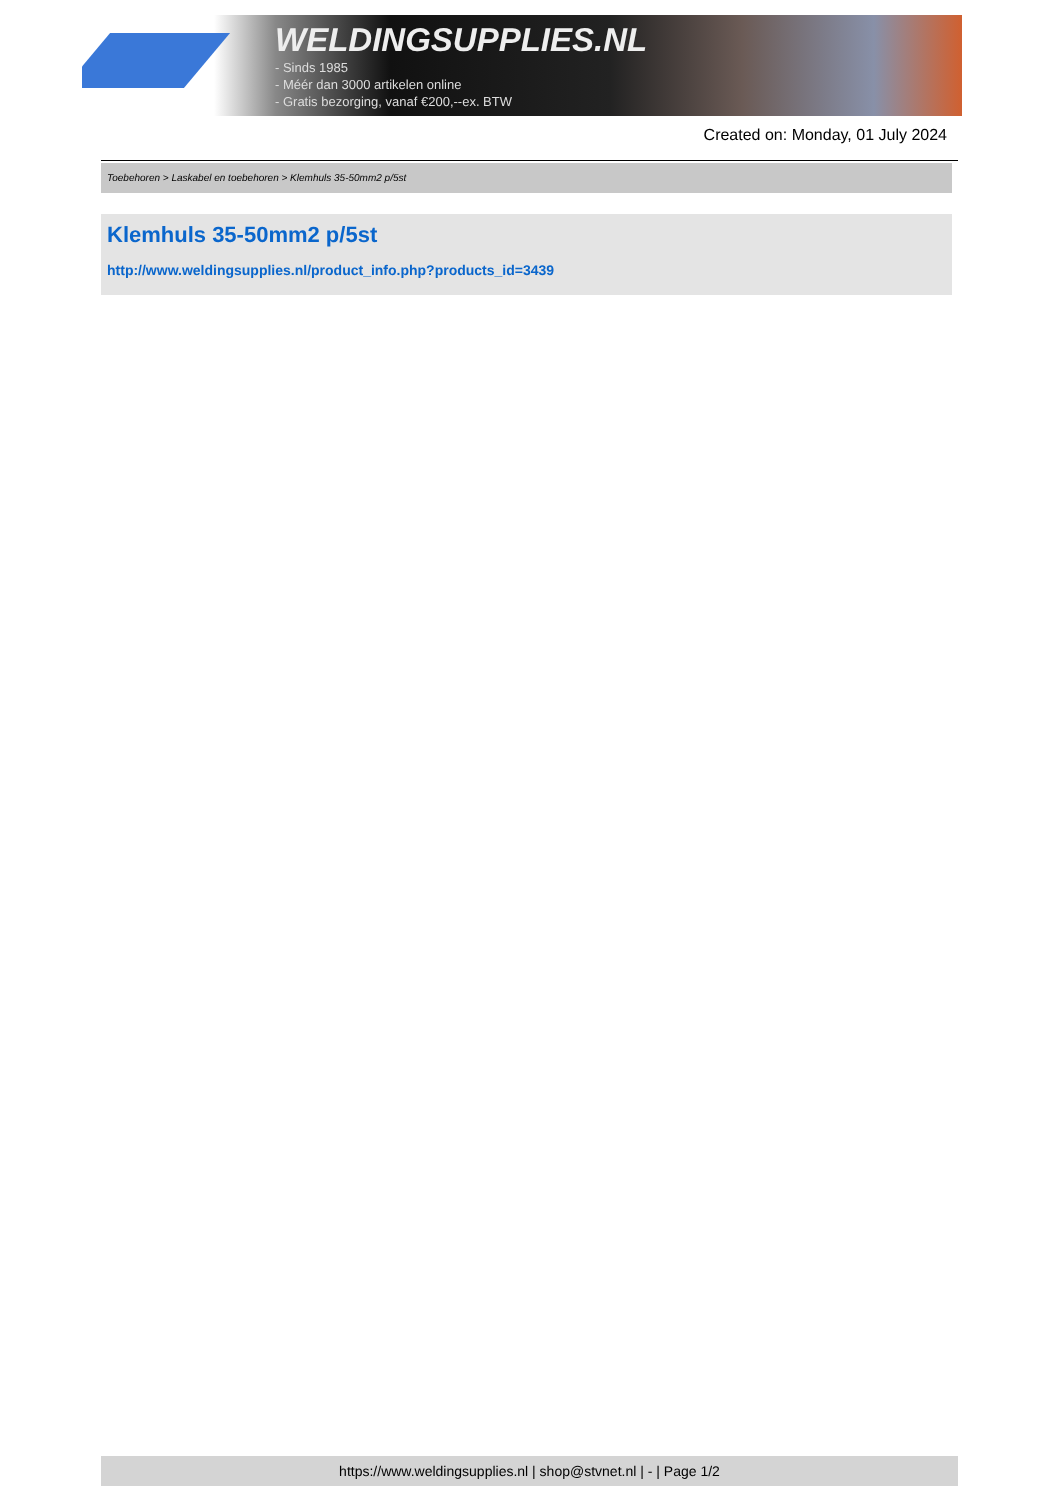WELDINGSUPPLIES.NL
- Sinds 1985
- Méér dan 3000 artikelen online
- Gratis bezorging, vanaf €200,--ex. BTW
Created on: Monday, 01 July 2024
Toebehoren > Laskabel en toebehoren > Klemhuls 35-50mm2 p/5st
Klemhuls 35-50mm2 p/5st
http://www.weldingsupplies.nl/product_info.php?products_id=3439
https://www.weldingsupplies.nl | shop@stvnet.nl | - | Page 1/2